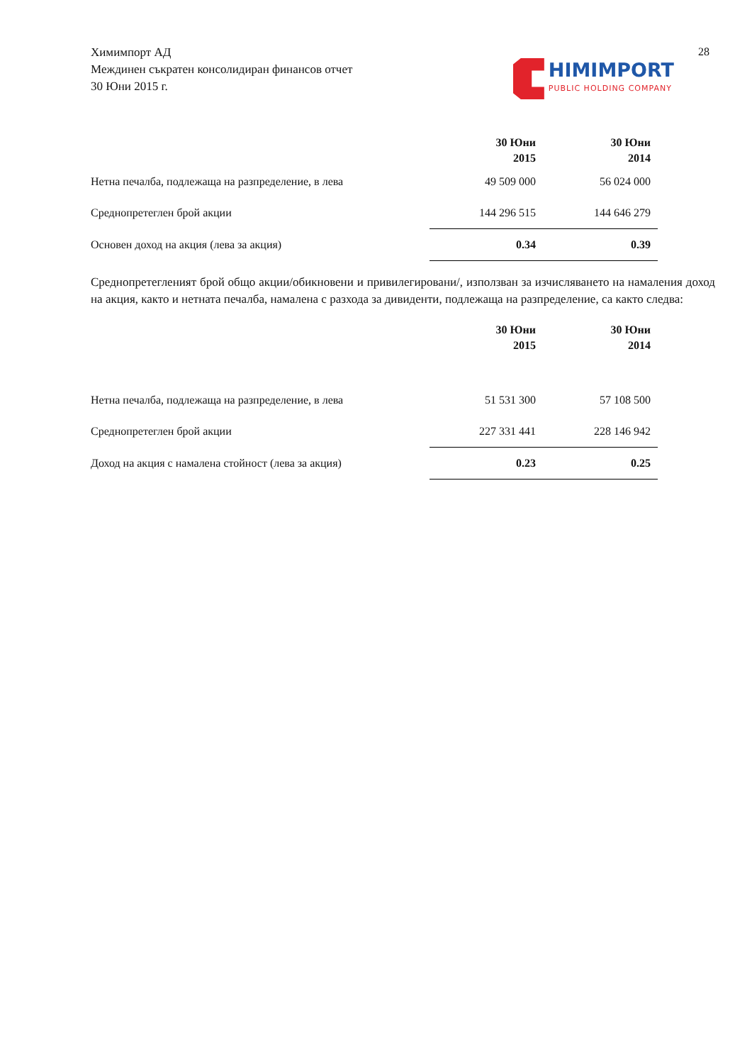Химимпорт АД
Междинен съкратен консолидиран финансов отчет
30 Юни 2015 г.
HIMIMPORT
PUBLIC HOLDING COMPANY
28
| | 30 Юни 2015 | | 30 Юни 2014 |
| Нетна печалба, подлежаща на разпределение, в лева | 49 509 000 | | 56 024 000 |
| Среднопретеглен брой акции | 144 296 515 | | 144 646 279 |
| Основен доход на акция (лева за акция) | 0.34 | | 0.39 |
Среднопретегленият брой общо акции/обикновени и привилегировани/, използван за изчисляването на намаления доход на акция, както и нетната печалба, намалена с разхода за дивиденти, подлежаща на разпределение, са както следва:
| | 30 Юни 2015 | | 30 Юни 2014 |
| Нетна печалба, подлежаща на разпределение, в лева | 51 531 300 | | 57 108 500 |
| Среднопретеглен брой акции | 227 331 441 | | 228 146 942 |
| Доход на акция с намалена стойност (лева за акция) | 0.23 | | 0.25 |